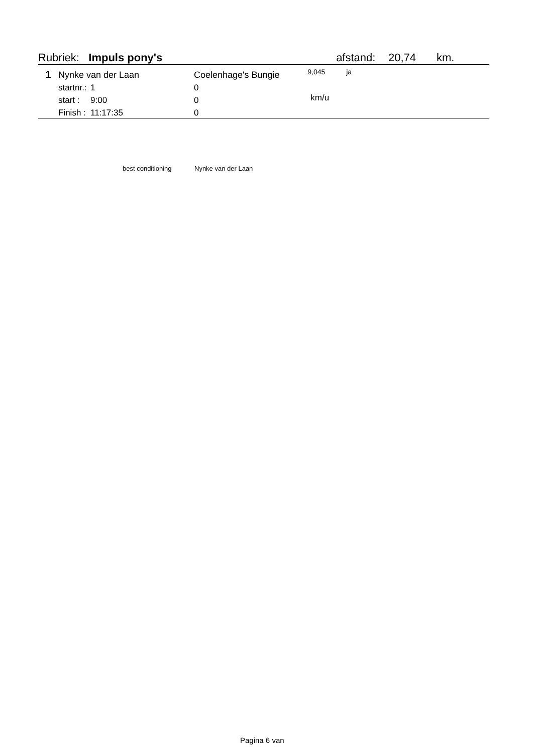| Rubriek: Impuls pony's | | | | | afstand: | 20,74 | km. |
| 1 | Nynke van der Laan | | Coelenhage's Bungie | 9,045 | ja | | |
| | startnr.: | 1 | 0 | | | | |
| | start : | 9:00 | 0 | km/u | | | |
| | Finish : | 11:17:35 | 0 | | | | |
best conditioning Nynke van der Laan
Pagina 6 van